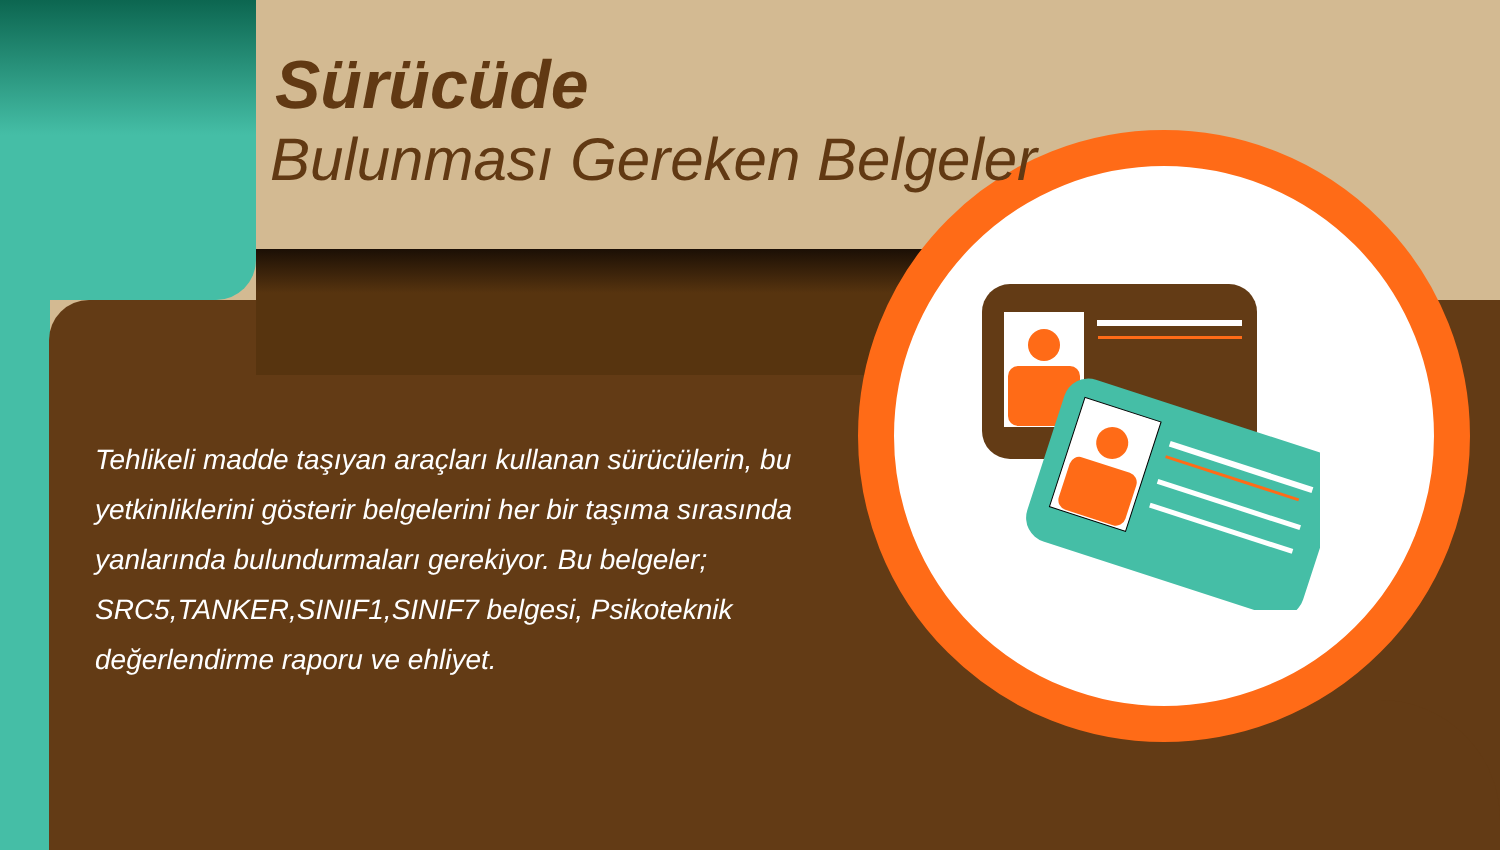Sürücüde
Bulunması Gereken Belgeler
Tehlikeli madde taşıyan araçları kullanan sürücülerin, bu yetkinliklerini gösterir belgelerini her bir taşıma sırasında yanlarında bulundurmaları gerekiyor. Bu belgeler; SRC5,TANKER,SINIF1,SINIF7 belgesi, Psikoteknik değerlendirme raporu ve ehliyet.